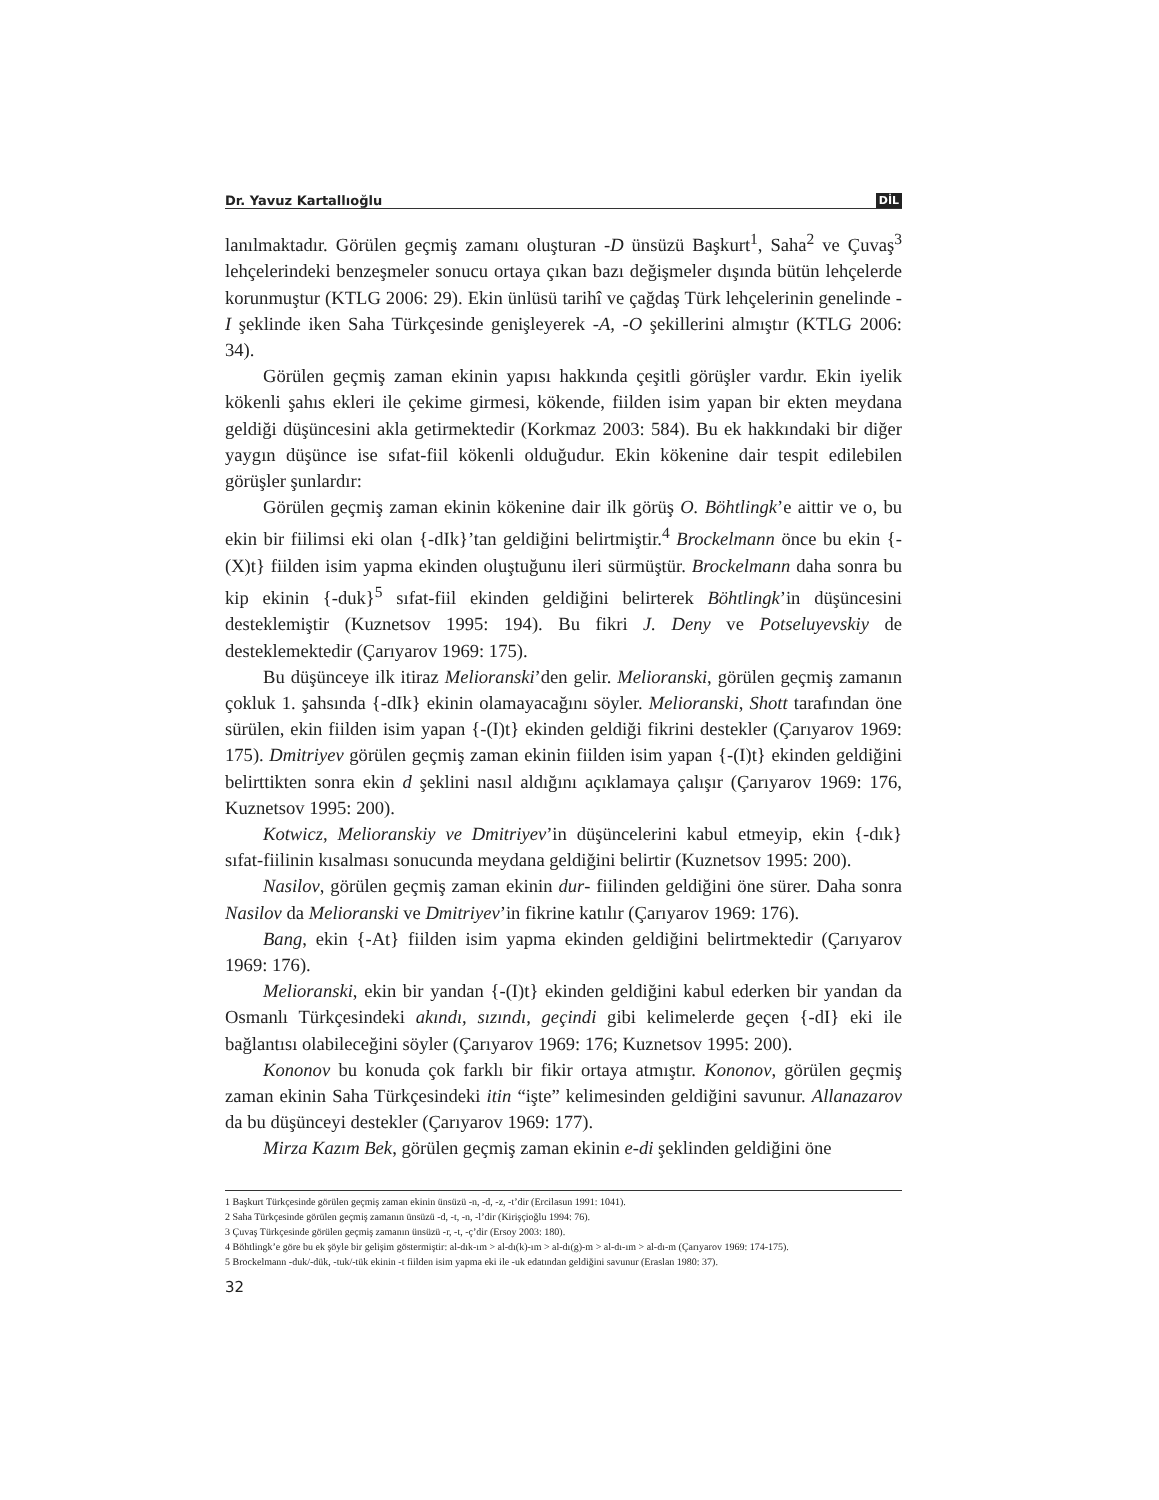Dr. Yavuz Kartallıoğlu DİL
lanılmaktadır. Görülen geçmiş zamanı oluşturan -D ünsüzü Başkurt<sup>1</sup>, Saha<sup>2</sup> ve Çuvaş<sup>3</sup> lehçelerindeki benzeşmeler sonucu ortaya çıkan bazı değişmeler dışında bütün lehçelerde korunmuştur (KTLG 2006: 29). Ekin ünlüsü tarihî ve çağdaş Türk lehçelerinin genelinde -I şeklinde iken Saha Türkçesinde genişleyerek -A, -O şekillerini almıştır (KTLG 2006: 34).
Görülen geçmiş zaman ekinin yapısı hakkında çeşitli görüşler vardır. Ekin iyelik kökenli şahıs ekleri ile çekime girmesi, kökende, fiilden isim yapan bir ekten meydana geldiği düşüncesini akla getirmektedir (Korkmaz 2003: 584). Bu ek hakkındaki bir diğer yaygın düşünce ise sıfat-fiil kökenli olduğudur. Ekin kökenine dair tespit edilebilen görüşler şunlardır:
Görülen geçmiş zaman ekinin kökenine dair ilk görüş O. Böhtlingk’e aittir ve o, bu ekin bir fiilimsi eki olan {-dIk}’tan geldiğini belirtmiştir.<sup>4</sup> Brockelmann önce bu ekin {-(X)t} fiilden isim yapma ekinden oluştuğunu ileri sürmüştür. Brockelmann daha sonra bu kip ekinin {-duk}<sup>5</sup> sıfat-fiil ekinden geldiğini belirterek Böhtlingk’in düşüncesini desteklemiştir (Kuznetsov 1995: 194). Bu fikri J. Deny ve Potseluyevskiy de desteklemektedir (Çarıyarov 1969: 175).
Bu düşünceye ilk itiraz Melioranski’den gelir. Melioranski, görülen geçmiş zamanın çokluk 1. şahsında {-dIk} ekinin olamayacağını söyler. Melioranski, Shott tarafından öne sürülen, ekin fiilden isim yapan {-(I)t} ekinden geldiği fikrini destekler (Çarıyarov 1969: 175). Dmitriyev görülen geçmiş zaman ekinin fiilden isim yapan {-(I)t} ekinden geldiğini belirttikten sonra ekin d şeklini nasıl aldığını açıklamaya çalışır (Çarıyarov 1969: 176, Kuznetsov 1995: 200).
Kotwicz, Melioranskiy ve Dmitriyev’in düşüncelerini kabul etmeyip, ekin {-dık} sıfat-fiilinin kısalması sonucunda meydana geldiğini belirtir (Kuznetsov 1995: 200).
Nasilov, görülen geçmiş zaman ekinin dur- fiilinden geldiğini öne sürer. Daha sonra Nasilov da Melioranski ve Dmitriyev’in fikrine katılır (Çarıyarov 1969: 176).
Bang, ekin {-At} fiilden isim yapma ekinden geldiğini belirtmektedir (Çarıyarov 1969: 176).
Melioranski, ekin bir yandan {-(I)t} ekinden geldiğini kabul ederken bir yandan da Osmanlı Türkçesindeki akındı, sızındı, geçindi gibi kelimelerde geçen {-dI} eki ile bağlantısı olabileceğini söyler (Çarıyarov 1969: 176; Kuznetsov 1995: 200).
Kononov bu konuda çok farklı bir fikir ortaya atmıştır. Kononov, görülen geçmiş zaman ekinin Saha Türkçesindeki itin “işte” kelimesinden geldiğini savunur. Allanazarov da bu düşünceyi destekler (Çarıyarov 1969: 177).
Mirza Kazım Bek, görülen geçmiş zaman ekinin e-di şeklinden geldiğini öne
1 Başkurt Türkçesinde görülen geçmiş zaman ekinin ünsüzü -n, -d, -z, -t’dir (Ercilasun 1991: 1041).
2 Saha Türkçesinde görülen geçmiş zamanın ünsüzü -d, -t, -n, -l’dir (Kirişçioğlu 1994: 76).
3 Çuvaş Türkçesinde görülen geçmiş zamanın ünsüzü -r, -t, -ç’dir (Ersoy 2003: 180).
4 Böhtlingk’e göre bu ek şöyle bir gelişim göstermiştir: al-dık-ım > al-dı(k)-ım > al-dı(g)-m > al-dı-ım > al-dı-m (Çarıyarov 1969: 174-175).
5 Brockelmann -duk/-dük, -tuk/-tük ekinin -t fiilden isim yapma eki ile -uk edatından geldiğini savunur (Eraslan 1980: 37).
32